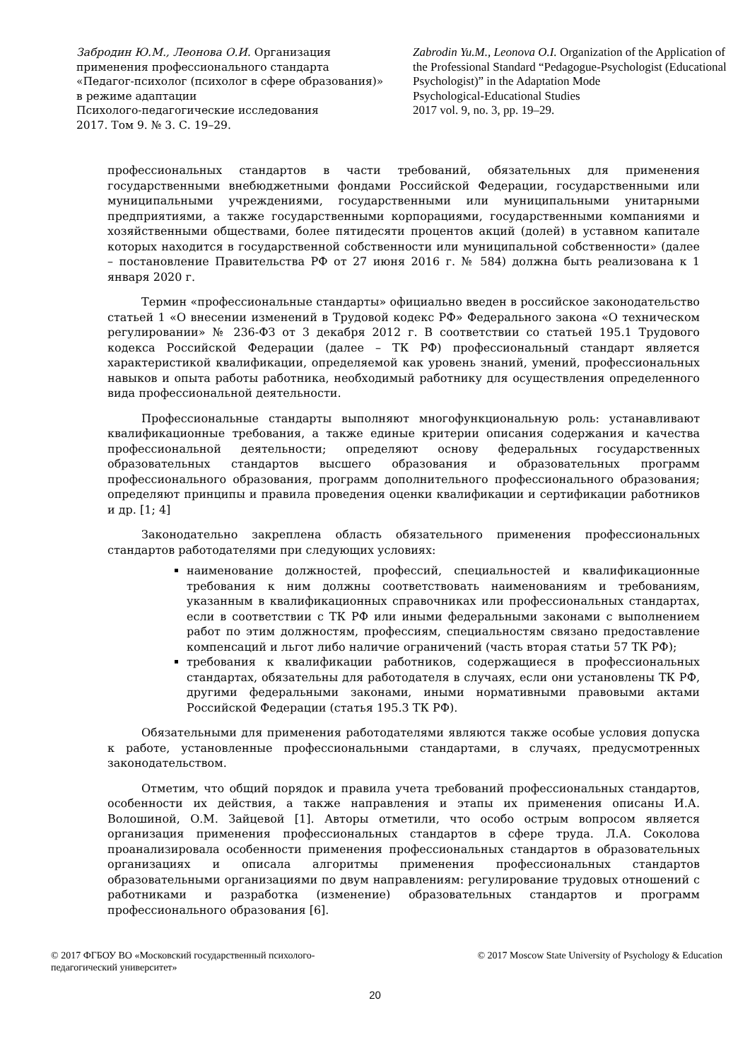Забродин Ю.М., Леонова О.И. Организация применения профессионального стандарта «Педагог-психолог (психолог в сфере образования)» в режиме адаптации
Психолого-педагогические исследования
2017. Том 9. № 3. С. 19–29.
Zabrodin Yu.M., Leonova O.I. Organization of the Application of the Professional Standard “Pedagogue-Psychologist (Educational Psychologist)” in the Adaptation Mode
Psychological-Educational Studies
2017 vol. 9, no. 3, pp. 19–29.
профессиональных стандартов в части требований, обязательных для применения государственными внебюджетными фондами Российской Федерации, государственными или муниципальными учреждениями, государственными или муниципальными унитарными предприятиями, а также государственными корпорациями, государственными компаниями и хозяйственными обществами, более пятидесяти процентов акций (долей) в уставном капитале которых находится в государственной собственности или муниципальной собственности» (далее – постановление Правительства РФ от 27 июня 2016 г. № 584) должна быть реализована к 1 января 2020 г.
Термин «профессиональные стандарты» официально введен в российское законодательство статьей 1 «О внесении изменений в Трудовой кодекс РФ» Федерального закона «О техническом регулировании» № 236-ФЗ от 3 декабря 2012 г. В соответствии со статьей 195.1 Трудового кодекса Российской Федерации (далее – ТК РФ) профессиональный стандарт является характеристикой квалификации, определяемой как уровень знаний, умений, профессиональных навыков и опыта работы работника, необходимый работнику для осуществления определенного вида профессиональной деятельности.
Профессиональные стандарты выполняют многофункциональную роль: устанавливают квалификационные требования, а также единые критерии описания содержания и качества профессиональной деятельности; определяют основу федеральных государственных образовательных стандартов высшего образования и образовательных программ профессионального образования, программ дополнительного профессионального образования; определяют принципы и правила проведения оценки квалификации и сертификации работников и др. [1; 4]
Законодательно закреплена область обязательного применения профессиональных стандартов работодателями при следующих условиях:
наименование должностей, профессий, специальностей и квалификационные требования к ним должны соответствовать наименованиям и требованиям, указанным в квалификационных справочниках или профессиональных стандартах, если в соответствии с ТК РФ или иными федеральными законами с выполнением работ по этим должностям, профессиям, специальностям связано предоставление компенсаций и льгот либо наличие ограничений (часть вторая статьи 57 ТК РФ);
требования к квалификации работников, содержащиеся в профессиональных стандартах, обязательны для работодателя в случаях, если они установлены ТК РФ, другими федеральными законами, иными нормативными правовыми актами Российской Федерации (статья 195.3 ТК РФ).
Обязательными для применения работодателями являются также особые условия допуска к работе, установленные профессиональными стандартами, в случаях, предусмотренных законодательством.
Отметим, что общий порядок и правила учета требований профессиональных стандартов, особенности их действия, а также направления и этапы их применения описаны И.А. Волошиной, О.М. Зайцевой [1]. Авторы отметили, что особо острым вопросом является организация применения профессиональных стандартов в сфере труда. Л.А. Соколова проанализировала особенности применения профессиональных стандартов в образовательных организациях и описала алгоритмы применения профессиональных стандартов образовательными организациями по двум направлениям: регулирование трудовых отношений с работниками и разработка (изменение) образовательных стандартов и программ профессионального образования [6].
© 2017 ФГБОУ ВО «Московский государственный психолого-
педагогический университет»
© 2017 Moscow State University of Psychology & Education
20